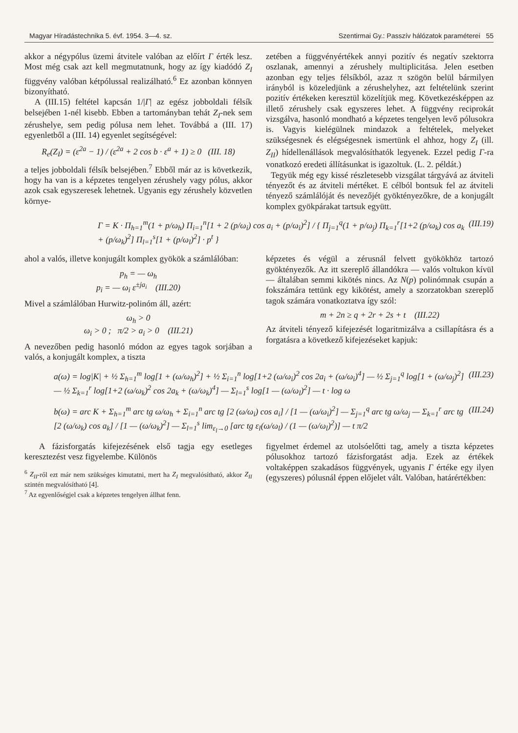Magyar Híradástechnika 5. évf. 1954. 3—4. sz. Szentirmai Gy.: Passzív hálózatok paraméterei 55
akkor a négypólus üzemi átvitele valóban az előírt Γ érték lesz. Most még csak azt kell megmutatnunk, hogy az így kiadódó Z<sub>I</sub> függvény valóban kétpólussal realizálható.<sup>6</sup> Ez azonban könnyen bizonyítható.
A (III.15) feltétel kapcsán 1/|Γ| az egész jobboldali félsík belsejében 1-nél kisebb. Ebben a tartományban tehát Z<sub>I</sub>-nek sem zérushelye, sem pedig pólusa nem lehet. Továbbá a (III. 17) egyenletből a (III. 14) egyenlet segítségével:
R<sub>e</sub>(Z<sub>I</sub>) = (ε<sup>2a</sup> − 1) / (ε<sup>2a</sup> + 2 cos b · ε<sup>a</sup> + 1) ≥ 0 (III. 18)
a teljes jobboldali félsík belsejében.<sup>7</sup> Ebből már az is következik, hogy ha van is a képzetes tengelyen zérushely vagy pólus, akkor azok csak egyszeresek lehetnek. Ugyanis egy zérushely közvetlen környe-
zetében a függvényértékek annyi pozitív és negatív szektorra oszlanak, amennyi a zérushely multiplicitása. Jelen esetben azonban egy teljes félsíkból, azaz π szögön belül bármilyen irányból is közeledjünk a zérushelyhez, azt feltételünk szerint pozitív értékeken keresztül közelítjük meg. Következésképpen az illető zérushely csak egyszeres lehet. A függvény reciprokát vizsgálva, hasonló mondható a képzetes tengelyen levő pólusokra is. Vagyis kielégülnek mindazok a feltételek, melyeket szükségesnek és elégségesnek ismertünk el ahhoz, hogy Z<sub>I</sub> (ill. Z<sub>II</sub>) hídellenállások megvalósíthatók legyenek. Ezzel pedig Γ-ra vonatkozó eredeti állításunkat is igazoltuk. (L. 2. példát.)
Tegyük még egy kissé részletesebb vizsgálat tárgyává az átviteli tényezőt és az átviteli mértéket. E célból bontsuk fel az átviteli tényező számlálóját és nevezőjét gyöktényezőkre, de a konjugált komplex gyökpárakat tartsuk együtt.
Γ = K · Π<sub>h=1</sub><sup>m</sup>(1 + p/ω<sub>h</sub>) Π<sub>i=1</sub><sup>n</sup>[1 + 2 (p/ω<sub>i</sub>) cos a<sub>i</sub> + (p/ω<sub>i</sub>)<sup>2</sup>] / { Π<sub>j=1</sub><sup>q</sup>(1 + p/ω<sub>j</sub>) Π<sub>k=1</sub><sup>r</sup>[1+2 (p/ω<sub>k</sub>) cos a<sub>k</sub> + (p/ω<sub>k</sub>)<sup>2</sup>] Π<sub>l=1</sub><sup>s</sup>[1 + (p/ω<sub>l</sub>)<sup>2</sup>] · p<sup>t</sup> } (III.19)
ahol a valós, illetve konjugált komplex gyökök a számlálóban:
p<sub>h</sub> = — ω<sub>h</sub>
p<sub>i</sub> = — ω<sub>i</sub> ε<sup>±ja<sub>i</sub></sup> (III.20)
Mivel a számlálóban Hurwitz-polinóm áll, azért:
ω<sub>h</sub> > 0
ω<sub>i</sub> > 0 ; π/2 > a<sub>i</sub> > 0 (III.21)
A nevezőben pedig hasonló módon az egyes tagok sorjában a valós, a konjugált komplex, a tiszta
képzetes és végül a zérusnál felvett gyökökhöz tartozó gyöktényezők. Az itt szereplő állandókra — valós voltukon kívül — általában semmi kikötés nincs. Az N(p) polinómnak csupán a fokszámára tettünk egy kikötést, amely a szorzatokban szereplő tagok számára vonatkoztatva így szól:
m + 2n ≥ q + 2r + 2s + t (III.22)
Az átviteli tényező kifejezését logaritmizálva a csillapításra és a forgatásra a következő kifejezéseket kapjuk:
a(ω) = log|K| + ½ Σ<sub>h=1</sub><sup>m</sup> log[1 + (ω/ω<sub>h</sub>)<sup>2</sup>] + ½ Σ<sub>i=1</sub><sup>n</sup> log[1+2 (ω/ω<sub>i</sub>)<sup>2</sup> cos 2a<sub>i</sub> + (ω/ω<sub>i</sub>)<sup>4</sup>] — ½ Σ<sub>j=1</sub><sup>q</sup> log[1 + (ω/ω<sub>j</sub>)<sup>2</sup>] — ½ Σ<sub>k=1</sub><sup>r</sup> log[1+2 (ω/ω<sub>k</sub>)<sup>2</sup> cos 2a<sub>k</sub> + (ω/ω<sub>k</sub>)<sup>4</sup>] — Σ<sub>l=1</sub><sup>s</sup> log[1 — (ω/ω<sub>l</sub>)<sup>2</sup>] — t · log ω (III.23)
b(ω) = arc K + Σ<sub>h=1</sub><sup>m</sup> arc tg ω/ω<sub>h</sub> + Σ<sub>i=1</sub><sup>n</sup> arc tg [2 (ω/ω<sub>i</sub>) cos a<sub>i</sub>] / [1 — (ω/ω<sub>i</sub>)<sup>2</sup>] — Σ<sub>j=1</sub><sup>q</sup> arc tg ω/ω<sub>j</sub> — Σ<sub>k=1</sub><sup>r</sup> arc tg [2 (ω/ω<sub>k</sub>) cos a<sub>k</sub>] / [1 — (ω/ω<sub>k</sub>)<sup>2</sup>] — Σ<sub>l=1</sub><sup>s</sup> lim<sub>ε<sub>l</sub>→0</sub> [arc tg ε<sub>l</sub>(ω/ω<sub>l</sub>) / (1 — (ω/ω<sub>l</sub>)<sup>2</sup>)] — t π/2 (III.24)
A fázisforgatás kifejezésének első tagja egy esetleges keresztezést vesz figyelembe. Különös
<sup>6</sup> Z<sub>II</sub>-ről ezt már nem szükséges kimutatni, mert ha Z<sub>I</sub> megvalósítható, akkor Z<sub>II</sub> szintén megvalósítható [4].
<sup>7</sup> Az egyenlőségjel csak a képzetes tengelyen állhat fenn.
figyelmet érdemel az utolsóelőtti tag, amely a tiszta képzetes pólusokhoz tartozó fázisforgatást adja. Ezek az értékek voltaképpen szakadásos függvények, ugyanis Γ értéke egy ilyen (egyszeres) pólusnál éppen előjelet vált. Valóban, határértékben: